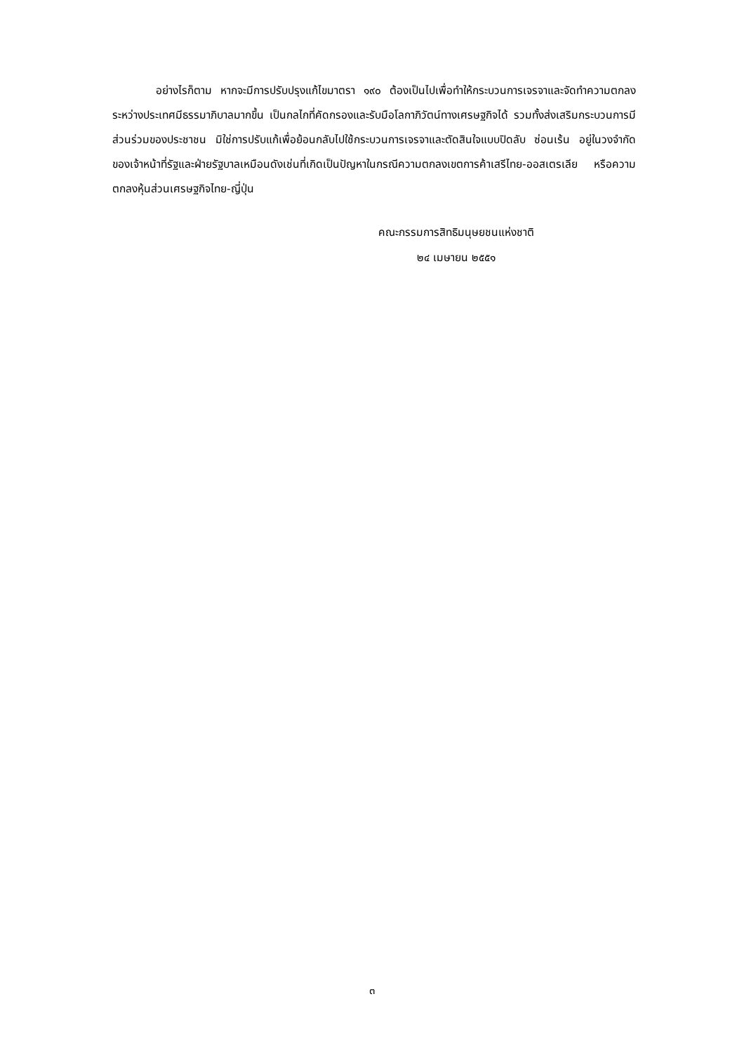อย่างไรก็ตาม หากจะมีการปรับปรุงแก้ไขมาตรา ๑๙๐ ต้องเป็นไปเพื่อทำให้กระบวนการเจรจาและจัดทำความตกลงระหว่างประเทศมีธรรมาภิบาลมากขึ้น เป็นกลไกที่คัดกรองและรับมือโลกาภิวัตน์ทางเศรษฐกิจได้ รวมทั้งส่งเสริมกระบวนการมีส่วนร่วมของประชาชน มิใช่การปรับแก้เพื่อย้อนกลับไปใช้กระบวนการเจรจาและตัดสินใจแบบปิดลับ ซ่อนเร้น อยู่ในวงจำกัดของเจ้าหน้าที่รัฐและฝ่ายรัฐบาลเหมือนดังเช่นที่เกิดเป็นปัญหาในกรณีความตกลงเขตการค้าเสรีไทย-ออสเตรเลีย หรือความตกลงหุ้นส่วนเศรษฐกิจไทย-ญี่ปุ่น
คณะกรรมการสิทธิมนุษยชนแห่งชาติ
๒๔ เมษายน ๒๕๕๑
๓